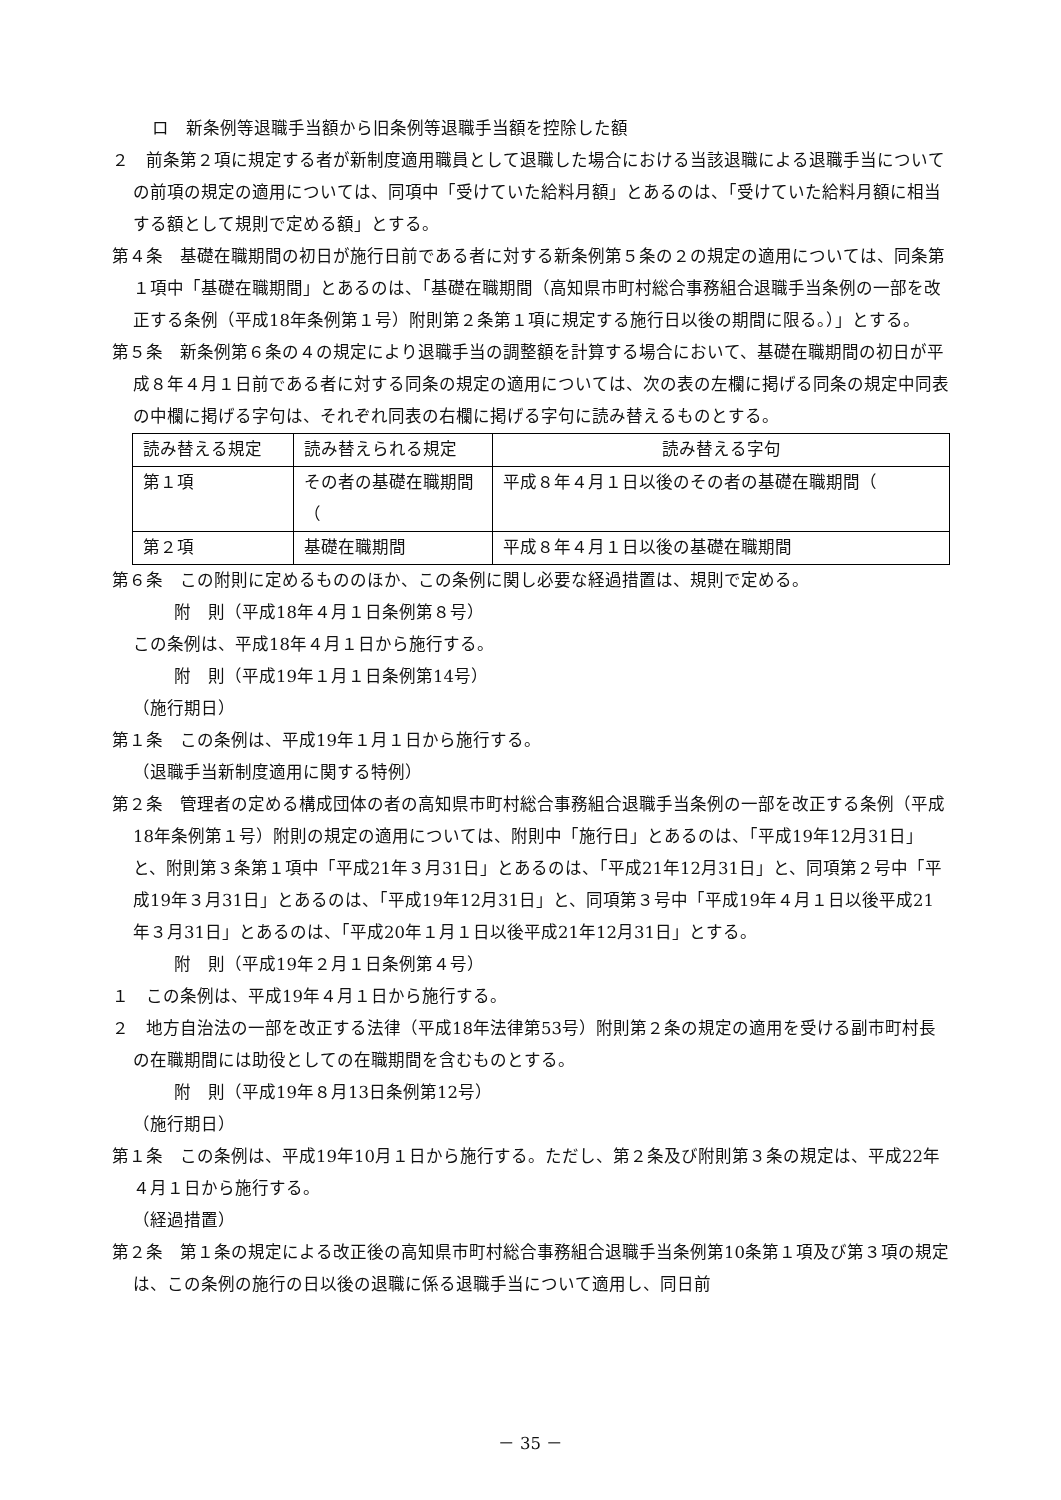ロ　新条例等退職手当額から旧条例等退職手当額を控除した額
２　前条第２項に規定する者が新制度適用職員として退職した場合における当該退職による退職手当についての前項の規定の適用については、同項中「受けていた給料月額」とあるのは、「受けていた給料月額に相当する額として規則で定める額」とする。
第４条　基礎在職期間の初日が施行日前である者に対する新条例第５条の２の規定の適用については、同条第１項中「基礎在職期間」とあるのは、「基礎在職期間（高知県市町村総合事務組合退職手当条例の一部を改正する条例（平成18年条例第１号）附則第２条第１項に規定する施行日以後の期間に限る。）」とする。
第５条　新条例第６条の４の規定により退職手当の調整額を計算する場合において、基礎在職期間の初日が平成８年４月１日前である者に対する同条の規定の適用については、次の表の左欄に掲げる同条の規定中同表の中欄に掲げる字句は、それぞれ同表の右欄に掲げる字句に読み替えるものとする。
| 読み替える規定 | 読み替えられる規定 | 読み替える字句 |
| 第１項 | その者の基礎在職期間（ | 平成８年４月１日以後のその者の基礎在職期間（ |
| 第２項 | 基礎在職期間 | 平成８年４月１日以後の基礎在職期間 |
第６条　この附則に定めるもののほか、この条例に関し必要な経過措置は、規則で定める。
附　則（平成18年４月１日条例第８号）
この条例は、平成18年４月１日から施行する。
附　則（平成19年１月１日条例第14号）
（施行期日）
第１条　この条例は、平成19年１月１日から施行する。
（退職手当新制度適用に関する特例）
第２条　管理者の定める構成団体の者の高知県市町村総合事務組合退職手当条例の一部を改正する条例（平成18年条例第１号）附則の規定の適用については、附則中「施行日」とあるのは、「平成19年12月31日」と、附則第３条第１項中「平成21年３月31日」とあるのは、「平成21年12月31日」と、同項第２号中「平成19年３月31日」とあるのは、「平成19年12月31日」と、同項第３号中「平成19年４月１日以後平成21年３月31日」とあるのは、「平成20年１月１日以後平成21年12月31日」とする。
附　則（平成19年２月１日条例第４号）
１　この条例は、平成19年４月１日から施行する。
２　地方自治法の一部を改正する法律（平成18年法律第53号）附則第２条の規定の適用を受ける副市町村長の在職期間には助役としての在職期間を含むものとする。
附　則（平成19年８月13日条例第12号）
（施行期日）
第１条　この条例は、平成19年10月１日から施行する。ただし、第２条及び附則第３条の規定は、平成22年４月１日から施行する。
（経過措置）
第２条　第１条の規定による改正後の高知県市町村総合事務組合退職手当条例第10条第１項及び第３項の規定は、この条例の施行の日以後の退職に係る退職手当について適用し、同日前
－ 35 －